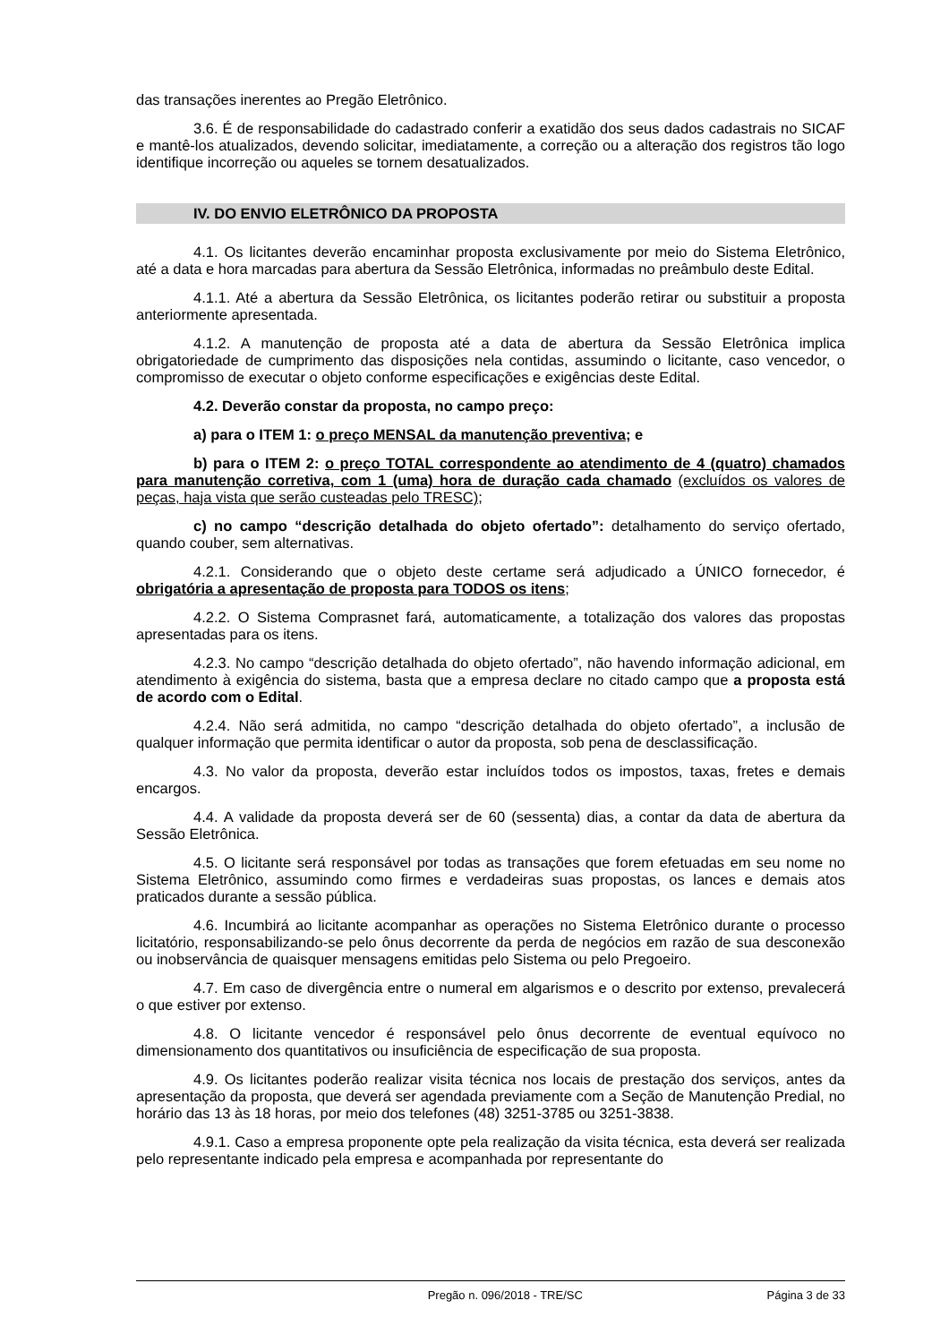das transações inerentes ao Pregão Eletrônico.
3.6. É de responsabilidade do cadastrado conferir a exatidão dos seus dados cadastrais no SICAF e mantê-los atualizados, devendo solicitar, imediatamente, a correção ou a alteração dos registros tão logo identifique incorreção ou aqueles se tornem desatualizados.
IV. DO ENVIO ELETRÔNICO DA PROPOSTA
4.1. Os licitantes deverão encaminhar proposta exclusivamente por meio do Sistema Eletrônico, até a data e hora marcadas para abertura da Sessão Eletrônica, informadas no preâmbulo deste Edital.
4.1.1. Até a abertura da Sessão Eletrônica, os licitantes poderão retirar ou substituir a proposta anteriormente apresentada.
4.1.2. A manutenção de proposta até a data de abertura da Sessão Eletrônica implica obrigatoriedade de cumprimento das disposições nela contidas, assumindo o licitante, caso vencedor, o compromisso de executar o objeto conforme especificações e exigências deste Edital.
4.2. Deverão constar da proposta, no campo preço:
a) para o ITEM 1: o preço MENSAL da manutenção preventiva; e
b) para o ITEM 2: o preço TOTAL correspondente ao atendimento de 4 (quatro) chamados para manutenção corretiva, com 1 (uma) hora de duração cada chamado (excluídos os valores de peças, haja vista que serão custeadas pelo TRESC);
c) no campo “descrição detalhada do objeto ofertado”: detalhamento do serviço ofertado, quando couber, sem alternativas.
4.2.1. Considerando que o objeto deste certame será adjudicado a ÚNICO fornecedor, é obrigatória a apresentação de proposta para TODOS os itens;
4.2.2. O Sistema Comprasnet fará, automaticamente, a totalização dos valores das propostas apresentadas para os itens.
4.2.3. No campo “descrição detalhada do objeto ofertado”, não havendo informação adicional, em atendimento à exigência do sistema, basta que a empresa declare no citado campo que a proposta está de acordo com o Edital.
4.2.4. Não será admitida, no campo “descrição detalhada do objeto ofertado”, a inclusão de qualquer informação que permita identificar o autor da proposta, sob pena de desclassificação.
4.3. No valor da proposta, deverão estar incluídos todos os impostos, taxas, fretes e demais encargos.
4.4. A validade da proposta deverá ser de 60 (sessenta) dias, a contar da data de abertura da Sessão Eletrônica.
4.5. O licitante será responsável por todas as transações que forem efetuadas em seu nome no Sistema Eletrônico, assumindo como firmes e verdadeiras suas propostas, os lances e demais atos praticados durante a sessão pública.
4.6. Incumbirá ao licitante acompanhar as operações no Sistema Eletrônico durante o processo licitatório, responsabilizando-se pelo ônus decorrente da perda de negócios em razão de sua desconexão ou inobservância de quaisquer mensagens emitidas pelo Sistema ou pelo Pregoeiro.
4.7. Em caso de divergência entre o numeral em algarismos e o descrito por extenso, prevalecerá o que estiver por extenso.
4.8. O licitante vencedor é responsável pelo ônus decorrente de eventual equívoco no dimensionamento dos quantitativos ou insuficiência de especificação de sua proposta.
4.9. Os licitantes poderão realizar visita técnica nos locais de prestação dos serviços, antes da apresentação da proposta, que deverá ser agendada previamente com a Seção de Manutenção Predial, no horário das 13 às 18 horas, por meio dos telefones (48) 3251-3785 ou 3251-3838.
4.9.1. Caso a empresa proponente opte pela realização da visita técnica, esta deverá ser realizada pelo representante indicado pela empresa e acompanhada por representante do
Pregão n. 096/2018 - TRE/SC Página 3 de 33